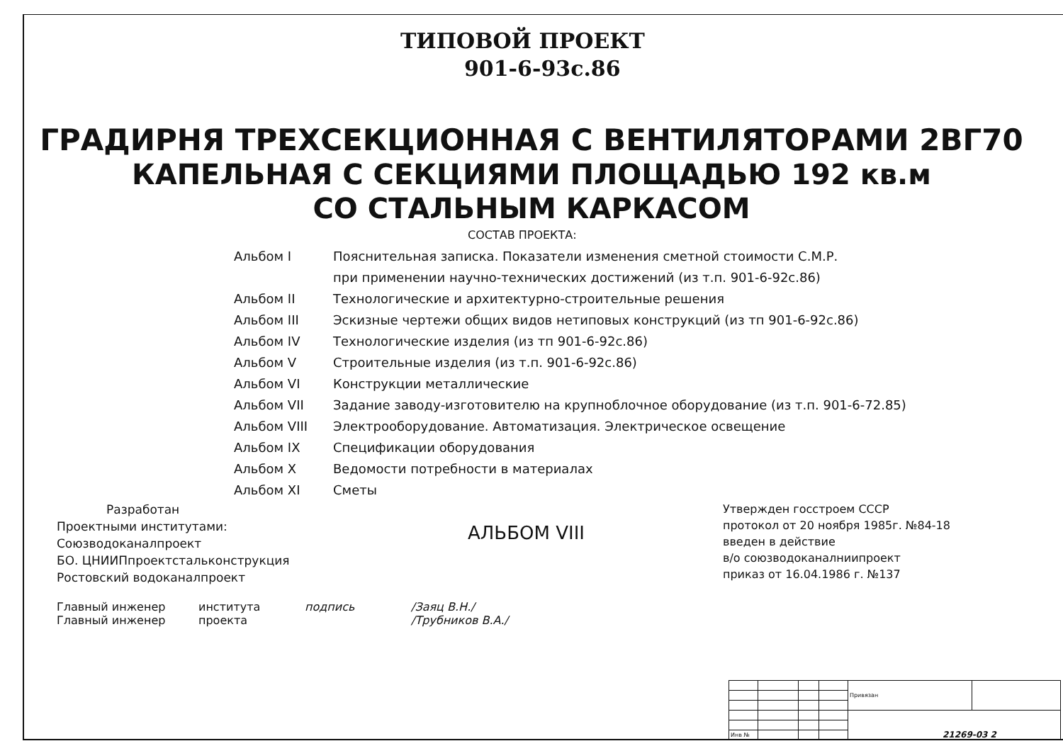ТИПОВОЙ ПРОЕКТ
901-6-93с.86
ГРАДИРНЯ ТРЕХСЕКЦИОННАЯ С ВЕНТИЛЯТОРАМИ 2ВГ70
КАПЕЛЬНАЯ С СЕКЦИЯМИ ПЛОЩАДЬЮ 192 кв.м
СО СТАЛЬНЫМ КАРКАСОМ
СОСТАВ ПРОЕКТА:
Альбом I Пояснительная записка. Показатели изменения сметной стоимости С.М.Р.
при применении научно-технических достижений (из т.п. 901-6-92с.86)
Альбом II Технологические и архитектурно-строительные решения
Альбом III Эскизные чертежи общих видов нетиповых конструкций (из тп 901-6-92с.86)
Альбом IV Технологические изделия (из тп 901-6-92с.86)
Альбом V Строительные изделия (из т.п. 901-6-92с.86)
Альбом VI Конструкции металлические
Альбом VII Задание заводу-изготовителю на крупноблочное оборудование (из т.п. 901-6-72.85)
Альбом VIII Электрооборудование. Автоматизация. Электрическое освещение
Альбом IX Спецификации оборудования
Альбом X Ведомости потребности в материалах
Альбом XI Сметы
Разработан
Проектными институтами:
Союзводоканалпроект
БО. ЦНИИПпроектстальконструкция
Ростовский водоканалпроект
АЛЬБОМ VIII
Утвержден госстроем СССР
протокол от 20 ноября 1985г. №84-18
введен в действие
в/о союзводоканалниипроект
приказ от 16.04.1986 г. №137
Главный инженер
Главный инженер института
проекта подпись /Заяц В.Н./
/Трубников В.А./
| | | | | Привязан | |
| Инв № | | | | | |
21269-03 2